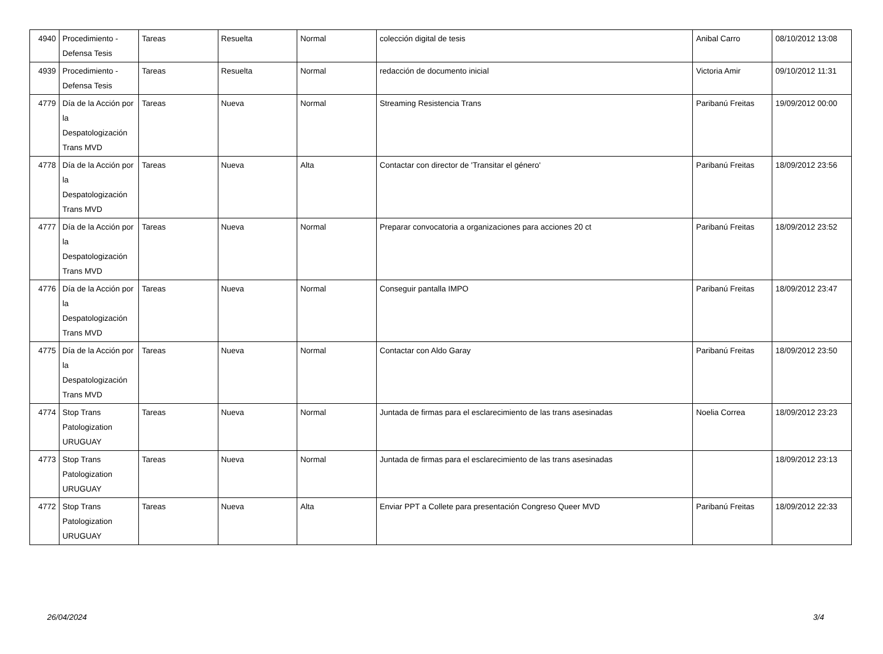| 4940 | Procedimiento - Defensa Tesis | Tareas | Resuelta | Normal | colección digital de tesis | Anibal Carro | 08/10/2012 13:08 |
| 4939 | Procedimiento - Defensa Tesis | Tareas | Resuelta | Normal | redacción de documento inicial | Victoria Amir | 09/10/2012 11:31 |
| 4779 | Día de la Acción por la Despatologización Trans MVD | Tareas | Nueva | Normal | Streaming Resistencia Trans | Paribanú Freitas | 19/09/2012 00:00 |
| 4778 | Día de la Acción por la Despatologización Trans MVD | Tareas | Nueva | Alta | Contactar con director de 'Transitar el género' | Paribanú Freitas | 18/09/2012 23:56 |
| 4777 | Día de la Acción por la Despatologización Trans MVD | Tareas | Nueva | Normal | Preparar convocatoria a organizaciones para acciones 20 ct | Paribanú Freitas | 18/09/2012 23:52 |
| 4776 | Día de la Acción por la Despatologización Trans MVD | Tareas | Nueva | Normal | Conseguir pantalla IMPO | Paribanú Freitas | 18/09/2012 23:47 |
| 4775 | Día de la Acción por la Despatologización Trans MVD | Tareas | Nueva | Normal | Contactar con Aldo Garay | Paribanú Freitas | 18/09/2012 23:50 |
| 4774 | Stop Trans Patologization URUGUAY | Tareas | Nueva | Normal | Juntada de firmas para el esclarecimiento de las trans asesinadas | Noelia Correa | 18/09/2012 23:23 |
| 4773 | Stop Trans Patologization URUGUAY | Tareas | Nueva | Normal | Juntada de firmas para el esclarecimiento de las trans asesinadas | | 18/09/2012 23:13 |
| 4772 | Stop Trans Patologization URUGUAY | Tareas | Nueva | Alta | Enviar PPT a Collete para presentación Congreso Queer MVD | Paribanú Freitas | 18/09/2012 22:33 |
26/04/2024 3/4